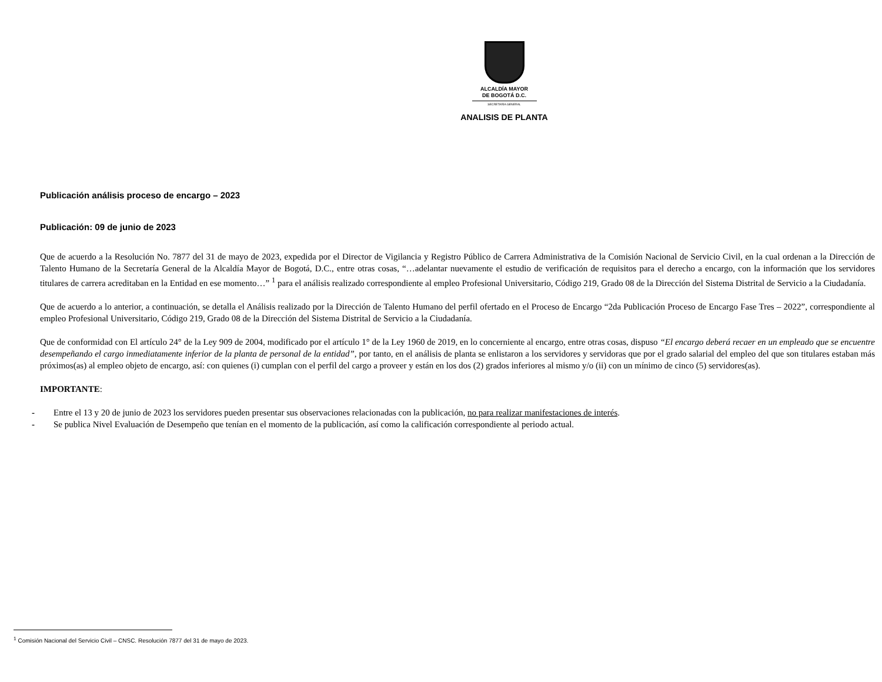ALCALDÍA MAYOR
DE BOGOTÁ D.C.
SECRETARÍA GENERAL
ANALISIS DE PLANTA
Publicación análisis proceso de encargo – 2023
Publicación: 09 de junio de 2023
Que de acuerdo a la Resolución No. 7877 del 31 de mayo de 2023, expedida por el Director de Vigilancia y Registro Público de Carrera Administrativa de la Comisión Nacional de Servicio Civil, en la cual ordenan a la Dirección de Talento Humano de la Secretaría General de la Alcaldía Mayor de Bogotá, D.C., entre otras cosas, “…adelantar nuevamente el estudio de verificación de requisitos para el derecho a encargo, con la información que los servidores titulares de carrera acreditaban en la Entidad en ese momento…” <sup>1</sup> para el análisis realizado correspondiente al empleo Profesional Universitario, Código 219, Grado 08 de la Dirección del Sistema Distrital de Servicio a la Ciudadanía.
Que de acuerdo a lo anterior, a continuación, se detalla el Análisis realizado por la Dirección de Talento Humano del perfil ofertado en el Proceso de Encargo “2da Publicación Proceso de Encargo Fase Tres – 2022”, correspondiente al empleo Profesional Universitario, Código 219, Grado 08 de la Dirección del Sistema Distrital de Servicio a la Ciudadanía.
Que de conformidad con El artículo 24° de la Ley 909 de 2004, modificado por el artículo 1° de la Ley 1960 de 2019, en lo concerniente al encargo, entre otras cosas, dispuso “El encargo deberá recaer en un empleado que se encuentre desempeñando el cargo inmediatamente inferior de la planta de personal de la entidad”, por tanto, en el análisis de planta se enlistaron a los servidores y servidoras que por el grado salarial del empleo del que son titulares estaban más próximos(as) al empleo objeto de encargo, así: con quienes (i) cumplan con el perfil del cargo a proveer y están en los dos (2) grados inferiores al mismo y/o (ii) con un mínimo de cinco (5) servidores(as).
IMPORTANTE:
- Entre el 13 y 20 de junio de 2023 los servidores pueden presentar sus observaciones relacionadas con la publicación, no para realizar manifestaciones de interés.
- Se publica Nivel Evaluación de Desempeño que tenían en el momento de la publicación, así como la calificación correspondiente al periodo actual.
<sup>1</sup> Comisión Nacional del Servicio Civil – CNSC. Resolución 7877 del 31 de mayo de 2023.